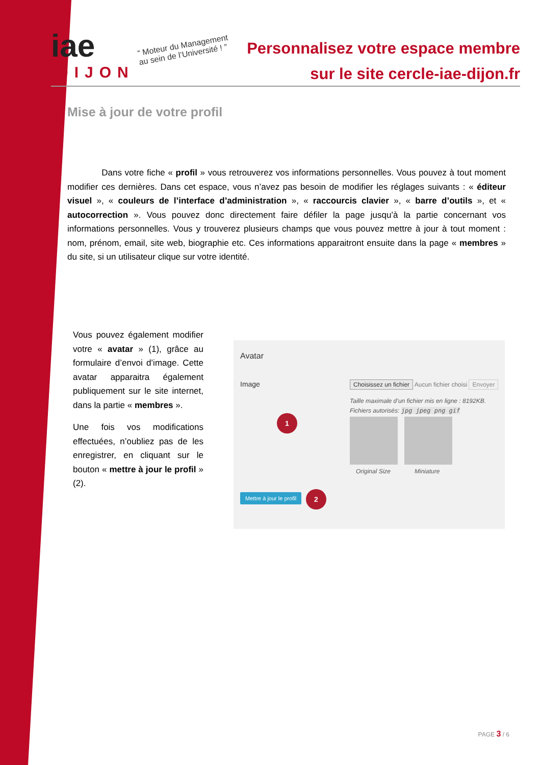iae
DIJON
“ Moteur du Management
au sein de l’Université ! ”
Personnalisez votre espace membre
sur le site cercle-iae-dijon.fr
Mise à jour de votre profil
Dans votre fiche « profil » vous retrouverez vos informations personnelles. Vous pouvez à tout moment modifier ces dernières. Dans cet espace, vous n’avez pas besoin de modifier les réglages suivants : « éditeur visuel », « couleurs de l’interface d’administration », « raccourcis clavier », « barre d’outils », et « autocorrection ». Vous pouvez donc directement faire défiler la page jusqu’à la partie concernant vos informations personnelles. Vous y trouverez plusieurs champs que vous pouvez mettre à jour à tout moment : nom, prénom, email, site web, biographie etc. Ces informations apparaitront ensuite dans la page « membres » du site, si un utilisateur clique sur votre identité.
Vous pouvez également modifier votre « avatar » (1), grâce au formulaire d’envoi d’image. Cette avatar apparaitra également publiquement sur le site internet, dans la partie « membres ».
Une fois vos modifications effectuées, n’oubliez pas de les enregistrer, en cliquant sur le bouton « mettre à jour le profil » (2).
Avatar
Image
Choisissez un fichier Aucun fichier choisi Envoyer
Taille maximale d’un fichier mis en ligne : 8192KB.
Fichiers autorisés: jpg jpeg png gif
1
Original Size Miniature
Mettre à jour le profil 2
PAGE 3 / 6